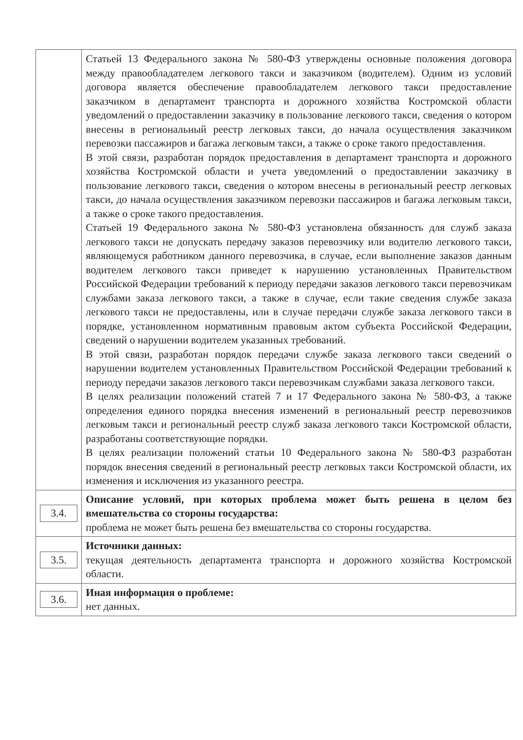| | Статьей 13 Федерального закона № 580-ФЗ утверждены основные положения договора между правообладателем легкового такси и заказчиком (водителем). Одним из условий договора является обеспечение правообладателем легкового такси предоставление заказчиком в департамент транспорта и дорожного хозяйства Костромской области уведомлений о предоставлении заказчику в пользование легкового такси, сведения о котором внесены в региональный реестр легковых такси, до начала осуществления заказчиком перевозки пассажиров и багажа легковым такси, а также о сроке такого предоставления. В этой связи, разработан порядок предоставления в департамент транспорта и дорожного хозяйства Костромской области и учета уведомлений о предоставлении заказчику в пользование легкового такси, сведения о котором внесены в региональный реестр легковых такси, до начала осуществления заказчиком перевозки пассажиров и багажа легковым такси, а также о сроке такого предоставления. Статьей 19 Федерального закона № 580-ФЗ установлена обязанность для служб заказа легкового такси не допускать передачу заказов перевозчику или водителю легкового такси, являющемуся работником данного перевозчика, в случае, если выполнение заказов данным водителем легкового такси приведет к нарушению установленных Правительством Российской Федерации требований к периоду передачи заказов легкового такси перевозчикам службами заказа легкового такси, а также в случае, если такие сведения службе заказа легкового такси не предоставлены, или в случае передачи службе заказа легкового такси в порядке, установленном нормативным правовым актом субъекта Российской Федерации, сведений о нарушении водителем указанных требований. В этой связи, разработан порядок передачи службе заказа легкового такси сведений о нарушении водителем установленных Правительством Российской Федерации требований к периоду передачи заказов легкового такси перевозчикам службами заказа легкового такси. В целях реализации положений статей 7 и 17 Федерального закона № 580-ФЗ, а также определения единого порядка внесения изменений в региональный реестр перевозчиков легковым такси и региональный реестр служб заказа легкового такси Костромской области, разработаны соответствующие порядки. В целях реализации положений статьи 10 Федерального закона № 580-ФЗ разработан порядок внесения сведений в региональный реестр легковых такси Костромской области, их изменения и исключения из указанного реестра. |
| 3.4. | Описание условий, при которых проблема может быть решена в целом без вмешательства со стороны государства: проблема не может быть решена без вмешательства со стороны государства. |
| 3.5. | Источники данных: текущая деятельность департамента транспорта и дорожного хозяйства Костромской области. |
| 3.6. | Иная информация о проблеме: нет данных. |